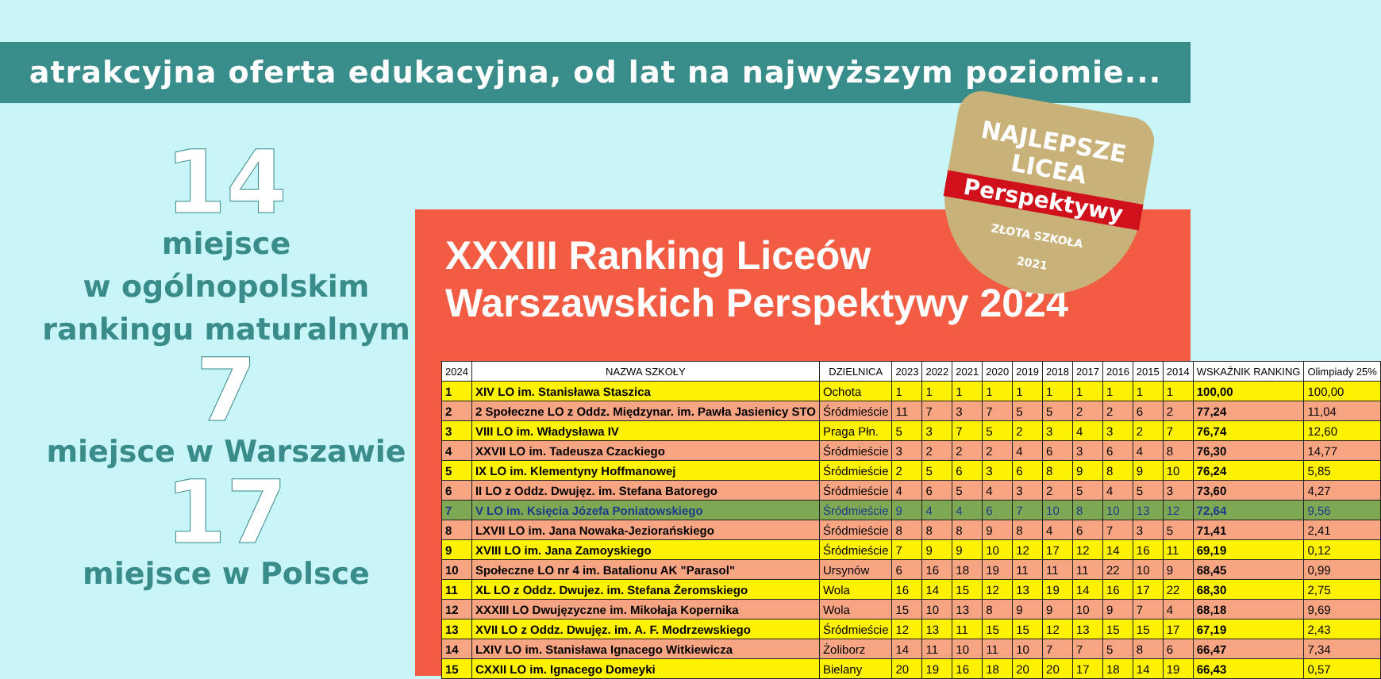atrakcyjna oferta edukacyjna, od lat na najwyższym poziomie...
14
miejsce
w ogólnopolskim
rankingu maturalnym
7
miejsce w Warszawie
17
miejsce w Polsce
XXXIII Ranking Liceów
Warszawskich Perspektywy 2024
NAJLEPSZE
LICEA
Perspektywy
ZŁOTA SZKOŁA
2021
| 2024 | NAZWA SZKOŁY | DZIELNICA | 2023 | 2022 | 2021 | 2020 | 2019 | 2018 | 2017 | 2016 | 2015 | 2014 | WSKAŹNIK RANKING | Olimpiady 25% |
| --- | --- | --- | --- | --- | --- | --- | --- | --- | --- | --- | --- | --- | --- | --- |
| 1 | XIV LO im. Stanisława Staszica | Ochota | 1 | 1 | 1 | 1 | 1 | 1 | 1 | 1 | 1 | 1 | 100,00 | 100,00 |
| 2 | 2 Społeczne LO z Oddz. Międzynar. im. Pawła Jasienicy STO | Śródmieście | 11 | 7 | 3 | 7 | 5 | 5 | 2 | 2 | 6 | 2 | 77,24 | 11,04 |
| 3 | VIII LO im. Władysława IV | Praga Płn. | 5 | 3 | 7 | 5 | 2 | 3 | 4 | 3 | 2 | 7 | 76,74 | 12,60 |
| 4 | XXVII LO im. Tadeusza Czackiego | Śródmieście | 3 | 2 | 2 | 2 | 4 | 6 | 3 | 6 | 4 | 8 | 76,30 | 14,77 |
| 5 | IX LO im. Klementyny Hoffmanowej | Śródmieście | 2 | 5 | 6 | 3 | 6 | 8 | 9 | 8 | 9 | 10 | 76,24 | 5,85 |
| 6 | II LO z Oddz. Dwujęz. im. Stefana Batorego | Śródmieście | 4 | 6 | 5 | 4 | 3 | 2 | 5 | 4 | 5 | 3 | 73,60 | 4,27 |
| 7 | V LO im. Księcia Józefa Poniatowskiego | Śródmieście | 9 | 4 | 4 | 6 | 7 | 10 | 8 | 10 | 13 | 12 | 72,64 | 9,56 |
| 8 | LXVII LO im. Jana Nowaka-Jeziorańskiego | Śródmieście | 8 | 8 | 8 | 9 | 8 | 4 | 6 | 7 | 3 | 5 | 71,41 | 2,41 |
| 9 | XVIII LO im. Jana Zamoyskiego | Śródmieście | 7 | 9 | 9 | 10 | 12 | 17 | 12 | 14 | 16 | 11 | 69,19 | 0,12 |
| 10 | Społeczne LO nr 4 im. Batalionu AK "Parasol" | Ursynów | 6 | 16 | 18 | 19 | 11 | 11 | 11 | 22 | 10 | 9 | 68,45 | 0,99 |
| 11 | XL LO z Oddz. Dwujez. im. Stefana Żeromskiego | Wola | 16 | 14 | 15 | 12 | 13 | 19 | 14 | 16 | 17 | 22 | 68,30 | 2,75 |
| 12 | XXXIII LO Dwujęzyczne im. Mikołaja Kopernika | Wola | 15 | 10 | 13 | 8 | 9 | 9 | 10 | 9 | 7 | 4 | 68,18 | 9,69 |
| 13 | XVII LO z Oddz. Dwujęz. im. A. F. Modrzewskiego | Śródmieście | 12 | 13 | 11 | 15 | 15 | 12 | 13 | 15 | 15 | 17 | 67,19 | 2,43 |
| 14 | LXIV LO im. Stanisława Ignacego Witkiewicza | Żoliborz | 14 | 11 | 10 | 11 | 10 | 7 | 7 | 5 | 8 | 6 | 66,47 | 7,34 |
| 15 | CXXII LO im. Ignacego Domeyki | Bielany | 20 | 19 | 16 | 18 | 20 | 20 | 17 | 18 | 14 | 19 | 66,43 | 0,57 |